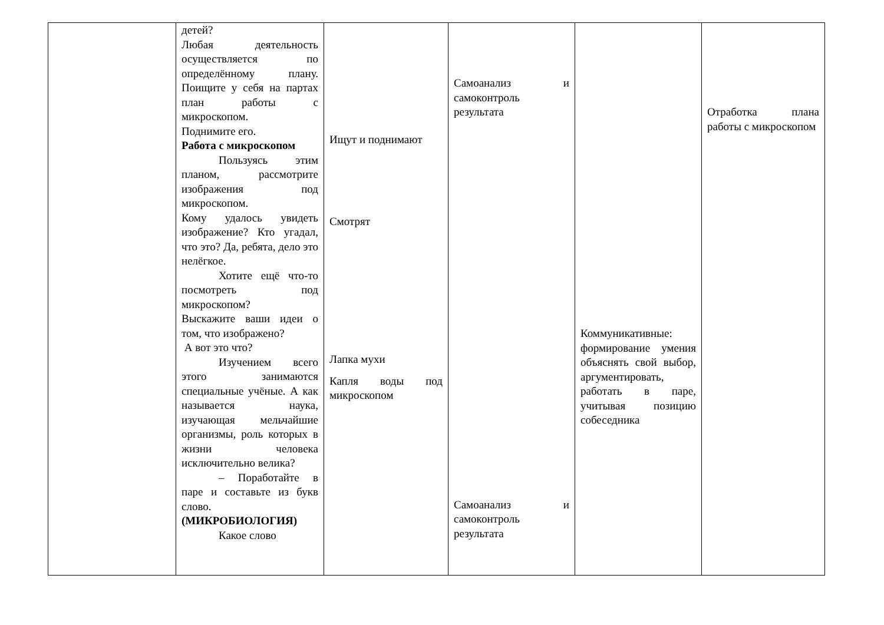| | детей? Любая деятельность осуществляется по определённому плану. Поищите у себя на партах план работы с микроскопом. Поднимите его. Работа с микроскопом Пользуясь этим планом, рассмотрите изображения под микроскопом. Кому удалось увидеть изображение? Кто угадал, что это? Да, ребята, дело это нелёгкое. Хотите ещё что-то посмотреть под микроскопом? Выскажите ваши идеи о том, что изображено? А вот это что? Изучением всего этого занимаются специальные учёные. А как называется наука, изучающая мельчайшие организмы, роль которых в жизни человека исключительно велика? – Поработайте в паре и составьте из букв слово. (МИКРОБИОЛОГИЯ) Какое слово | Ищут и поднимают Смотрят Лапка мухи Капля воды под микроскопом | Самоанализ и самоконтроль результата Самоанализ и самоконтроль результата | Коммуникативные: формирование умения объяснять свой выбор, аргументировать, работать в паре, учитывая позицию собеседника | Отработка плана работы с микроскопом |